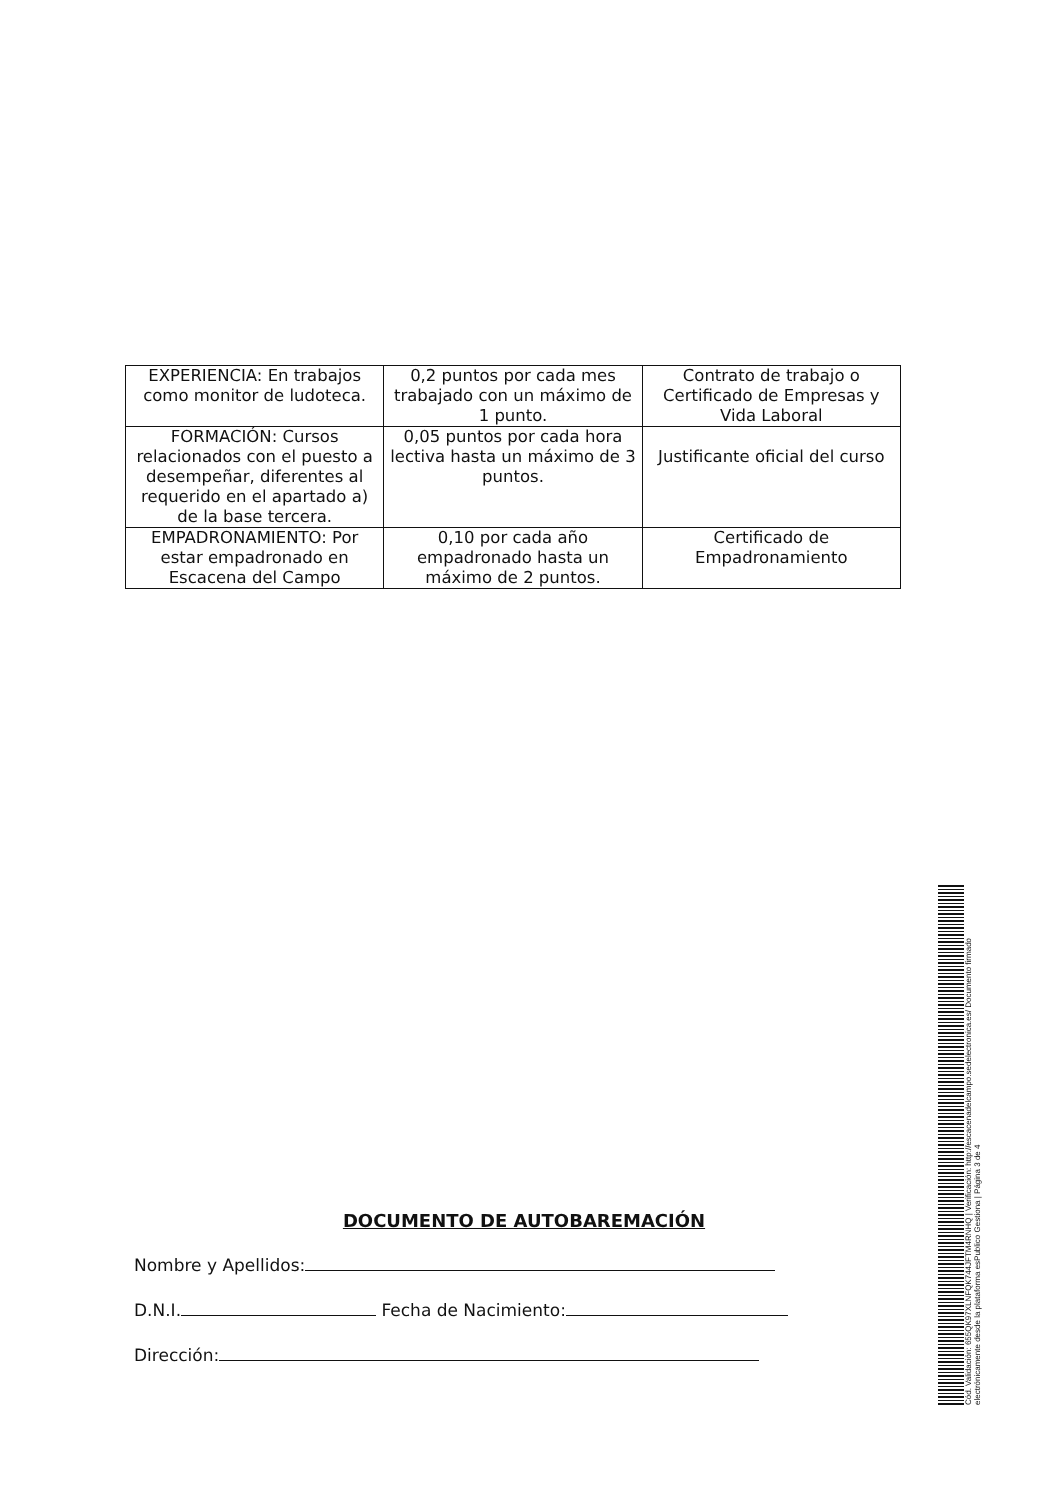| EXPERIENCIA: En trabajos como monitor de ludoteca. | 0,2 puntos por cada mes trabajado con un máximo de 1 punto. | Contrato de trabajo o Certificado de Empresas y Vida Laboral |
| FORMACIÓN: Cursos relacionados con el puesto a desempeñar, diferentes al requerido en el apartado a) de la base tercera. | 0,05 puntos por cada hora lectiva hasta un máximo de 3 puntos. | Justificante oficial del curso |
| EMPADRONAMIENTO: Por estar empadronado en Escacena del Campo | 0,10 por cada año empadronado hasta un máximo de 2 puntos. | Certificado de Empadronamiento |
DOCUMENTO DE AUTOBAREMACIÓN
Nombre y Apellidos:
D.N.I. Fecha de Nacimiento:
Dirección:
Cód. Validación: 655QK97XLNFQK744JFTM4RNHQ | Verificación: http://escacenadelcampo.sedelectronica.es/ Documento firmado electrónicamente desde la plataforma esPublico Gestiona | Página 3 de 4